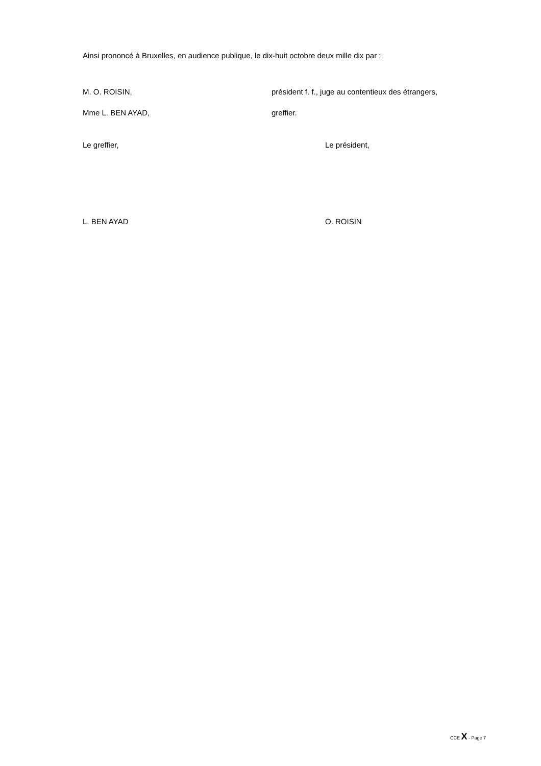Ainsi prononcé à Bruxelles, en audience publique, le dix-huit octobre deux mille dix par :
M. O. ROISIN, président f. f., juge au contentieux des étrangers,
Mme L. BEN AYAD, greffier.
Le greffier, Le président,
L. BEN AYAD O. ROISIN
CCE X - Page 7